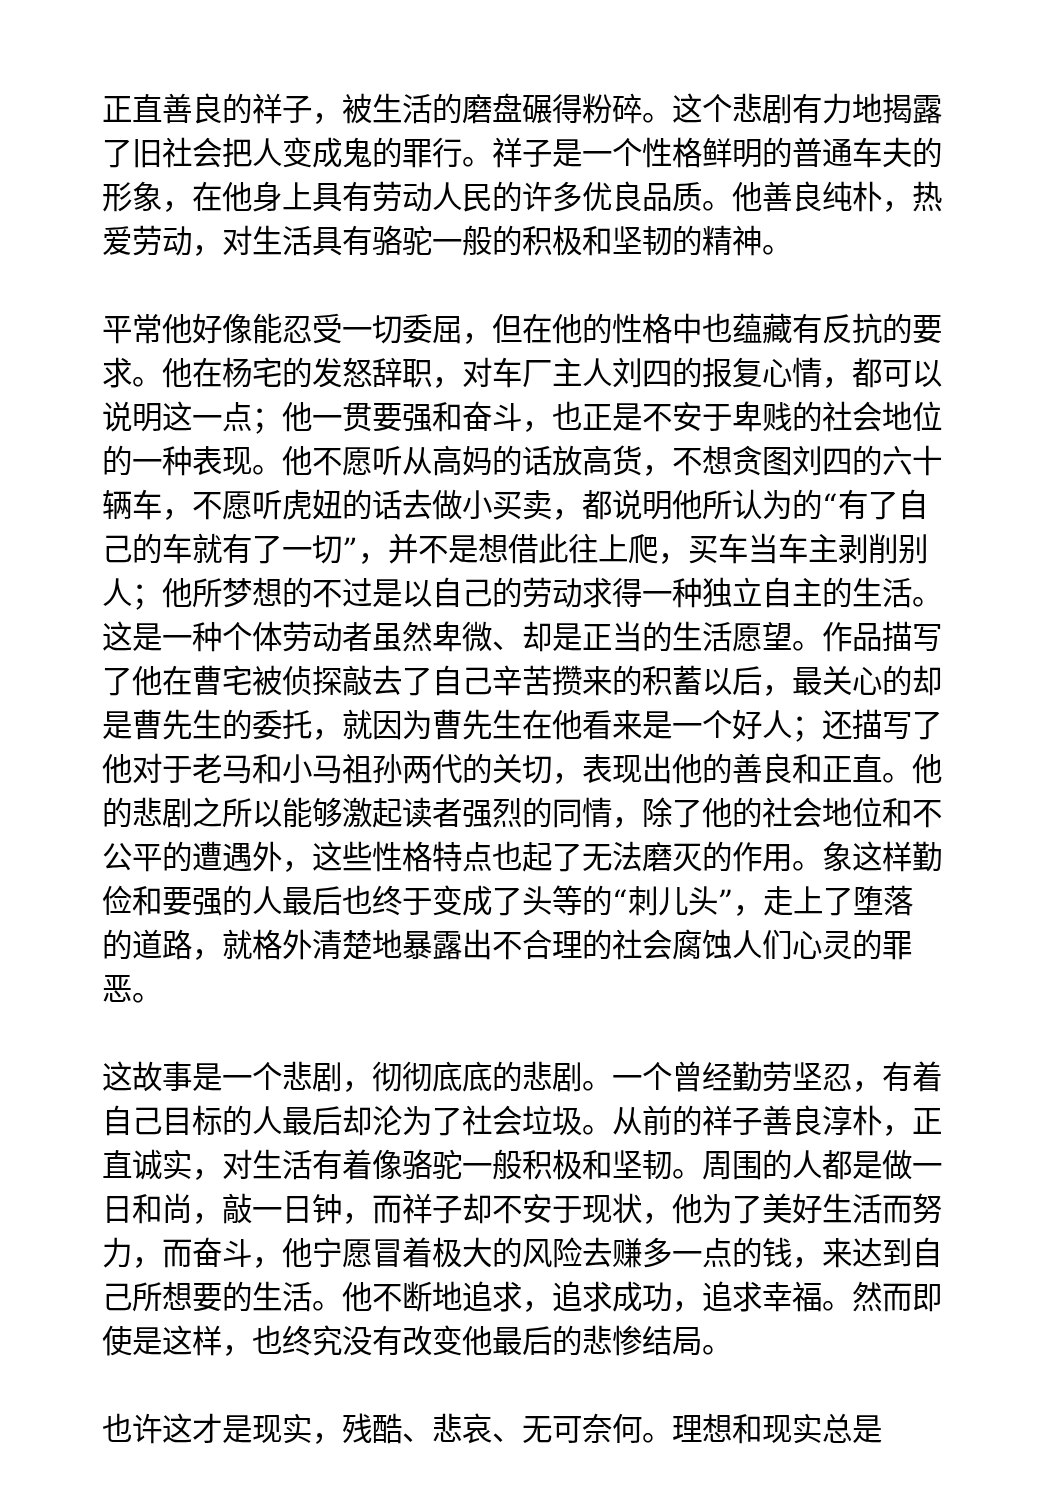正直善良的祥子，被生活的磨盘碾得粉碎。这个悲剧有力地揭露了旧社会把人变成鬼的罪行。祥子是一个性格鲜明的普通车夫的形象，在他身上具有劳动人民的许多优良品质。他善良纯朴，热爱劳动，对生活具有骆驼一般的积极和坚韧的精神。
平常他好像能忍受一切委屈，但在他的性格中也蕴藏有反抗的要求。他在杨宅的发怒辞职，对车厂主人刘四的报复心情，都可以说明这一点；他一贯要强和奋斗，也正是不安于卑贱的社会地位的一种表现。他不愿听从高妈的话放高货，不想贪图刘四的六十辆车，不愿听虎妞的话去做小买卖，都说明他所认为的“有了自己的车就有了一切”，并不是想借此往上爬，买车当车主剥削别人；他所梦想的不过是以自己的劳动求得一种独立自主的生活。这是一种个体劳动者虽然卑微、却是正当的生活愿望。作品描写了他在曹宅被侦探敲去了自己辛苦攒来的积蓄以后，最关心的却是曹先生的委托，就因为曹先生在他看来是一个好人；还描写了他对于老马和小马祖孙两代的关切，表现出他的善良和正直。他的悲剧之所以能够激起读者强烈的同情，除了他的社会地位和不公平的遭遇外，这些性格特点也起了无法磨灭的作用。象这样勤俭和要强的人最后也终于变成了头等的“刺儿头”，走上了堕落的道路，就格外清楚地暴露出不合理的社会腐蚀人们心灵的罪恶。
这故事是一个悲剧，彻彻底底的悲剧。一个曾经勤劳坚忍，有着自己目标的人最后却沦为了社会垃圾。从前的祥子善良淳朴，正直诚实，对生活有着像骆驼一般积极和坚韧。周围的人都是做一日和尚，敲一日钟，而祥子却不安于现状，他为了美好生活而努力，而奋斗，他宁愿冒着极大的风险去赚多一点的钱，来达到自己所想要的生活。他不断地追求，追求成功，追求幸福。然而即使是这样，也终究没有改变他最后的悲惨结局。
也许这才是现实，残酷、悲哀、无可奈何。理想和现实总是